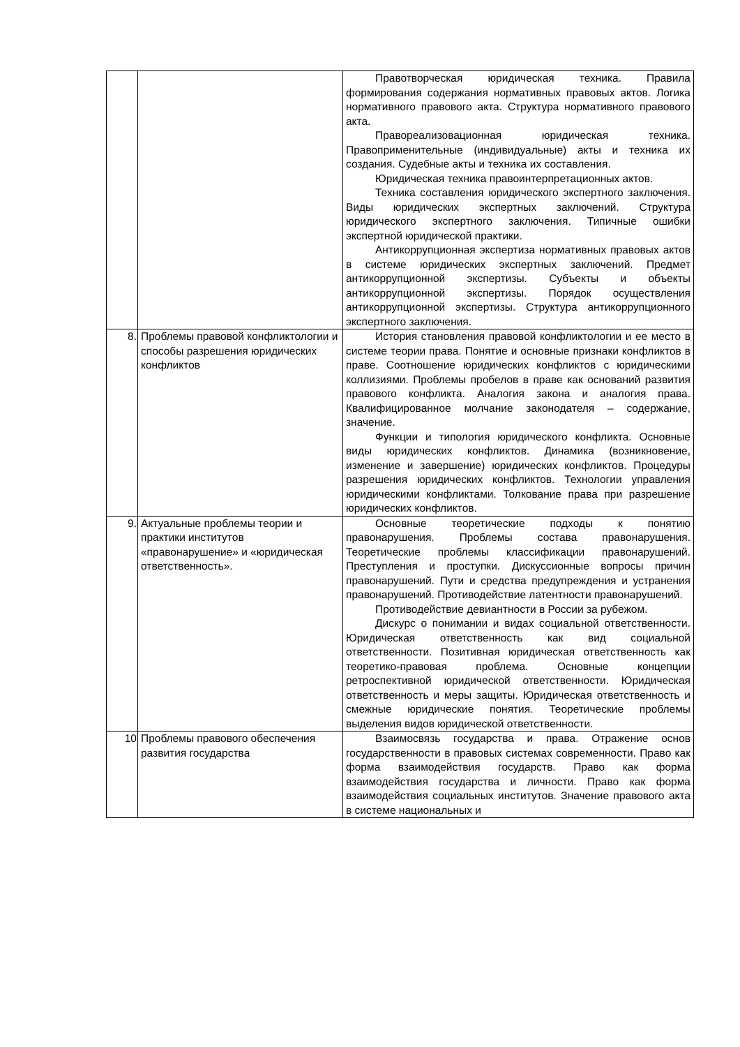| | | Правотворческая юридическая техника. Правила формирования содержания нормативных правовых актов. Логика нормативного правового акта. Структура нормативного правового акта. Правореализовационная юридическая техника. Правоприменительные (индивидуальные) акты и техника их создания. Судебные акты и техника их составления. Юридическая техника правоинтерпретационных актов. Техника составления юридического экспертного заключения. Виды юридических экспертных заключений. Структура юридического экспертного заключения. Типичные ошибки экспертной юридической практики. Антикоррупционная экспертиза нормативных правовых актов в системе юридических экспертных заключений. Предмет антикоррупционной экспертизы. Субъекты и объекты антикоррупционной экспертизы. Порядок осуществления антикоррупционной экспертизы. Структура антикоррупционного экспертного заключения. |
| 8. | Проблемы правовой конфликтологии и способы разрешения юридических конфликтов | История становления правовой конфликтологии и ее место в системе теории права. Понятие и основные признаки конфликтов в праве. Соотношение юридических конфликтов с юридическими коллизиями. Проблемы пробелов в праве как оснований развития правового конфликта. Аналогия закона и аналогия права. Квалифицированное молчание законодателя – содержание, значение. Функции и типология юридического конфликта. Основные виды юридических конфликтов. Динамика (возникновение, изменение и завершение) юридических конфликтов. Процедуры разрешения юридических конфликтов. Технологии управления юридическими конфликтами. Толкование права при разрешение юридических конфликтов. |
| 9. | Актуальные проблемы теории и практики институтов «правонарушение» и «юридическая ответственность». | Основные теоретические подходы к понятию правонарушения. Проблемы состава правонарушения. Теоретические проблемы классификации правонарушений. Преступления и проступки. Дискуссионные вопросы причин правонарушений. Пути и средства предупреждения и устранения правонарушений. Противодействие латентности правонарушений. Противодействие девиантности в России за рубежом. Дискурс о понимании и видах социальной ответственности. Юридическая ответственность как вид социальной ответственности. Позитивная юридическая ответственность как теоретико-правовая проблема. Основные концепции ретроспективной юридической ответственности. Юридическая ответственность и меры защиты. Юридическая ответственность и смежные юридические понятия. Теоретические проблемы выделения видов юридической ответственности. |
| 10 | Проблемы правового обеспечения развития государства | Взаимосвязь государства и права. Отражение основ государственности в правовых системах современности. Право как форма взаимодействия государств. Право как форма взаимодействия государства и личности. Право как форма взаимодействия социальных институтов. Значение правового акта в системе национальных и |